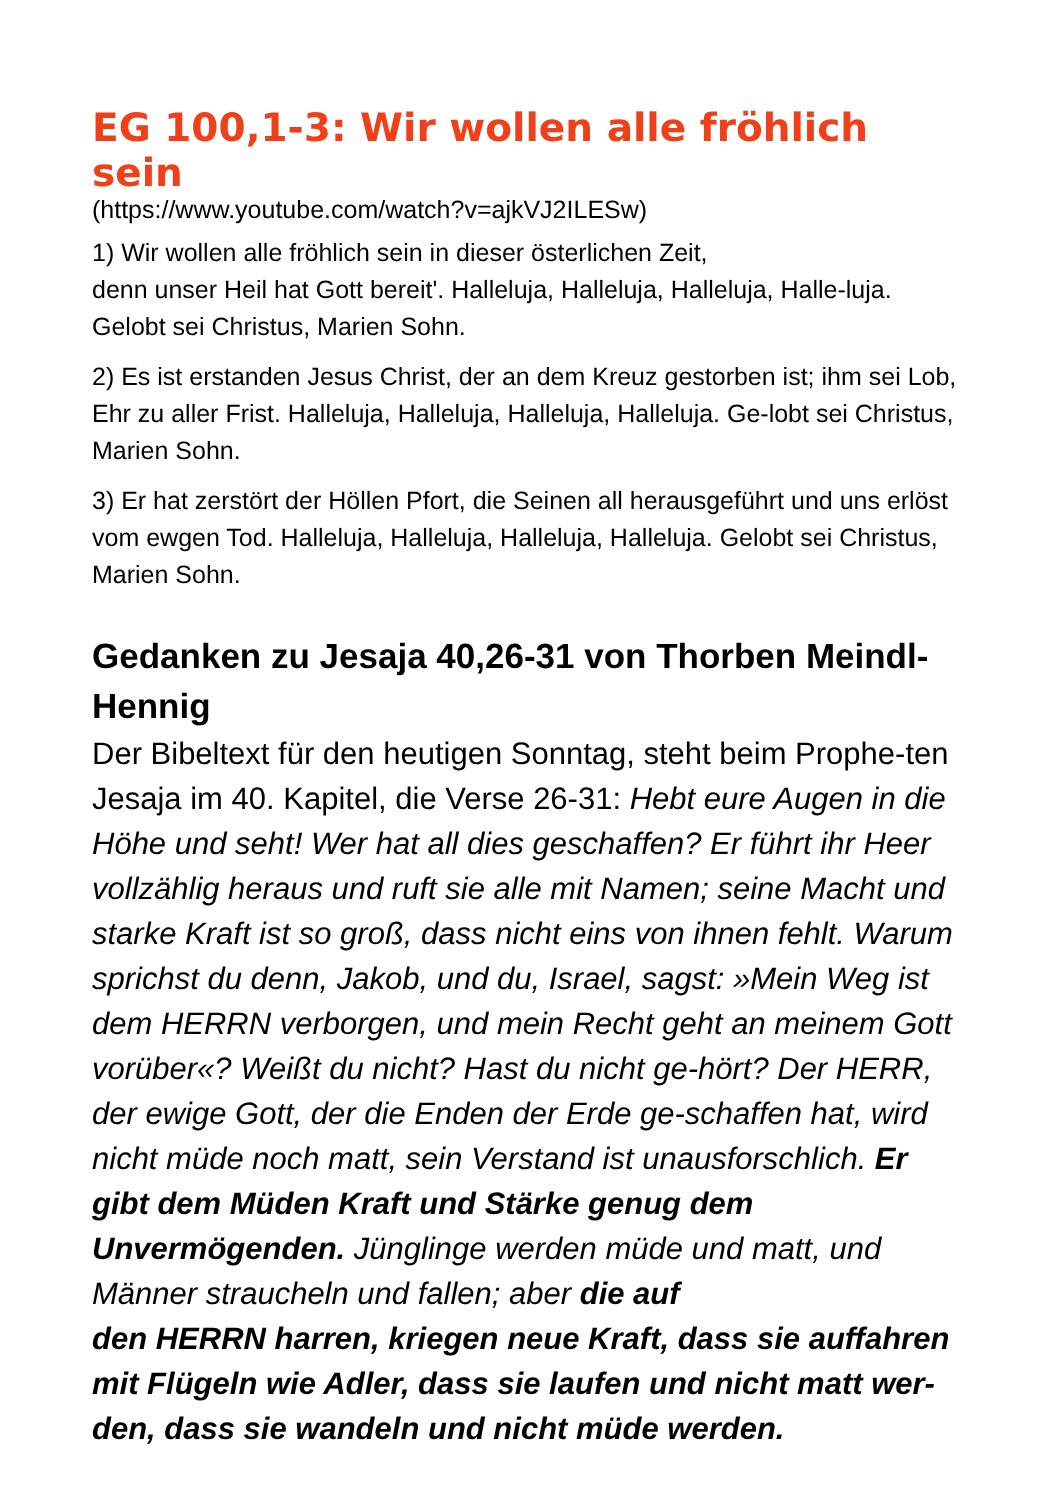EG 100,1-3: Wir wollen alle fröhlich sein
(https://www.youtube.com/watch?v=ajkVJ2ILESw)
1) Wir wollen alle fröhlich sein in dieser österlichen Zeit,
denn unser Heil hat Gott bereit'. Halleluja, Halleluja, Halleluja, Halle-luja. Gelobt sei Christus, Marien Sohn.
2) Es ist erstanden Jesus Christ, der an dem Kreuz gestorben ist; ihm sei Lob, Ehr zu aller Frist. Halleluja, Halleluja, Halleluja, Halleluja. Ge-lobt sei Christus, Marien Sohn.
3) Er hat zerstört der Höllen Pfort, die Seinen all herausgeführt und uns erlöst vom ewgen Tod. Halleluja, Halleluja, Halleluja, Halleluja. Gelobt sei Christus, Marien Sohn.
Gedanken zu Jesaja 40,26-31 von Thorben Meindl-Hennig
Der Bibeltext für den heutigen Sonntag, steht beim Prophe-ten Jesaja im 40. Kapitel, die Verse 26-31: Hebt eure Augen in die Höhe und seht! Wer hat all dies geschaffen? Er führt ihr Heer vollzählig heraus und ruft sie alle mit Namen; seine Macht und starke Kraft ist so groß, dass nicht eins von ihnen fehlt. Warum sprichst du denn, Jakob, und du, Israel, sagst: »Mein Weg ist dem HERRN verborgen, und mein Recht geht an meinem Gott vorüber«? Weißt du nicht? Hast du nicht ge-hört? Der HERR, der ewige Gott, der die Enden der Erde ge-schaffen hat, wird nicht müde noch matt, sein Verstand ist unausforschlich. Er gibt dem Müden Kraft und Stärke genug dem Unvermögenden. Jünglinge werden müde und matt, und Männer straucheln und fallen; aber die auf
den HERRN harren, kriegen neue Kraft, dass sie auffahren mit Flügeln wie Adler, dass sie laufen und nicht matt wer-den, dass sie wandeln und nicht müde werden.